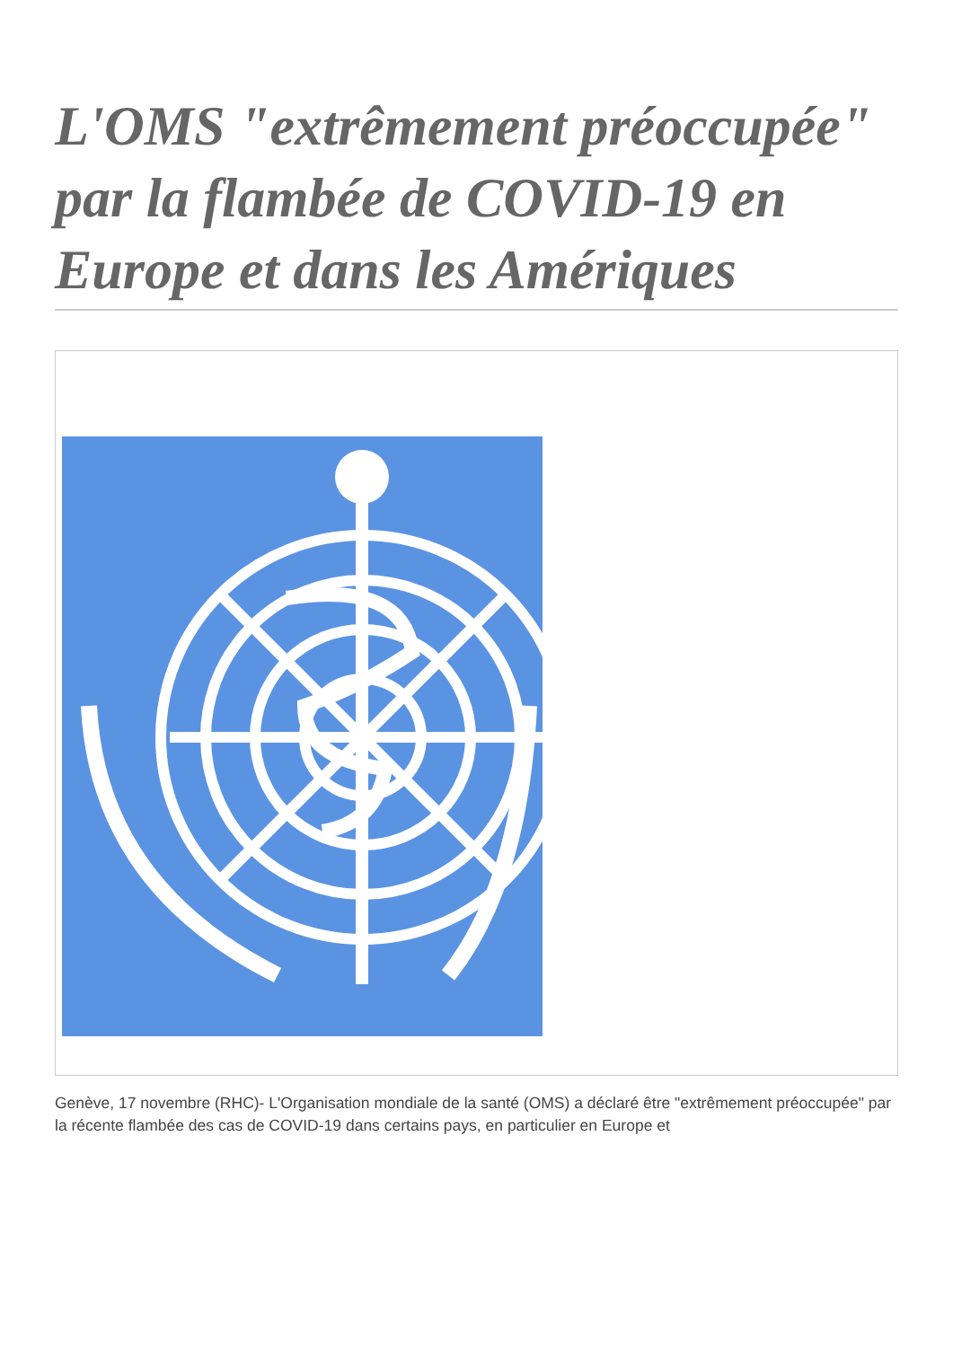L'OMS "extrêmement préoccupée" par la flambée de COVID-19 en Europe et dans les Amériques
Genève, 17 novembre (RHC)- L'Organisation mondiale de la santé (OMS) a déclaré être "extrêmement préoccupée" par la récente flambée des cas de COVID-19 dans certains pays, en particulier en Europe et